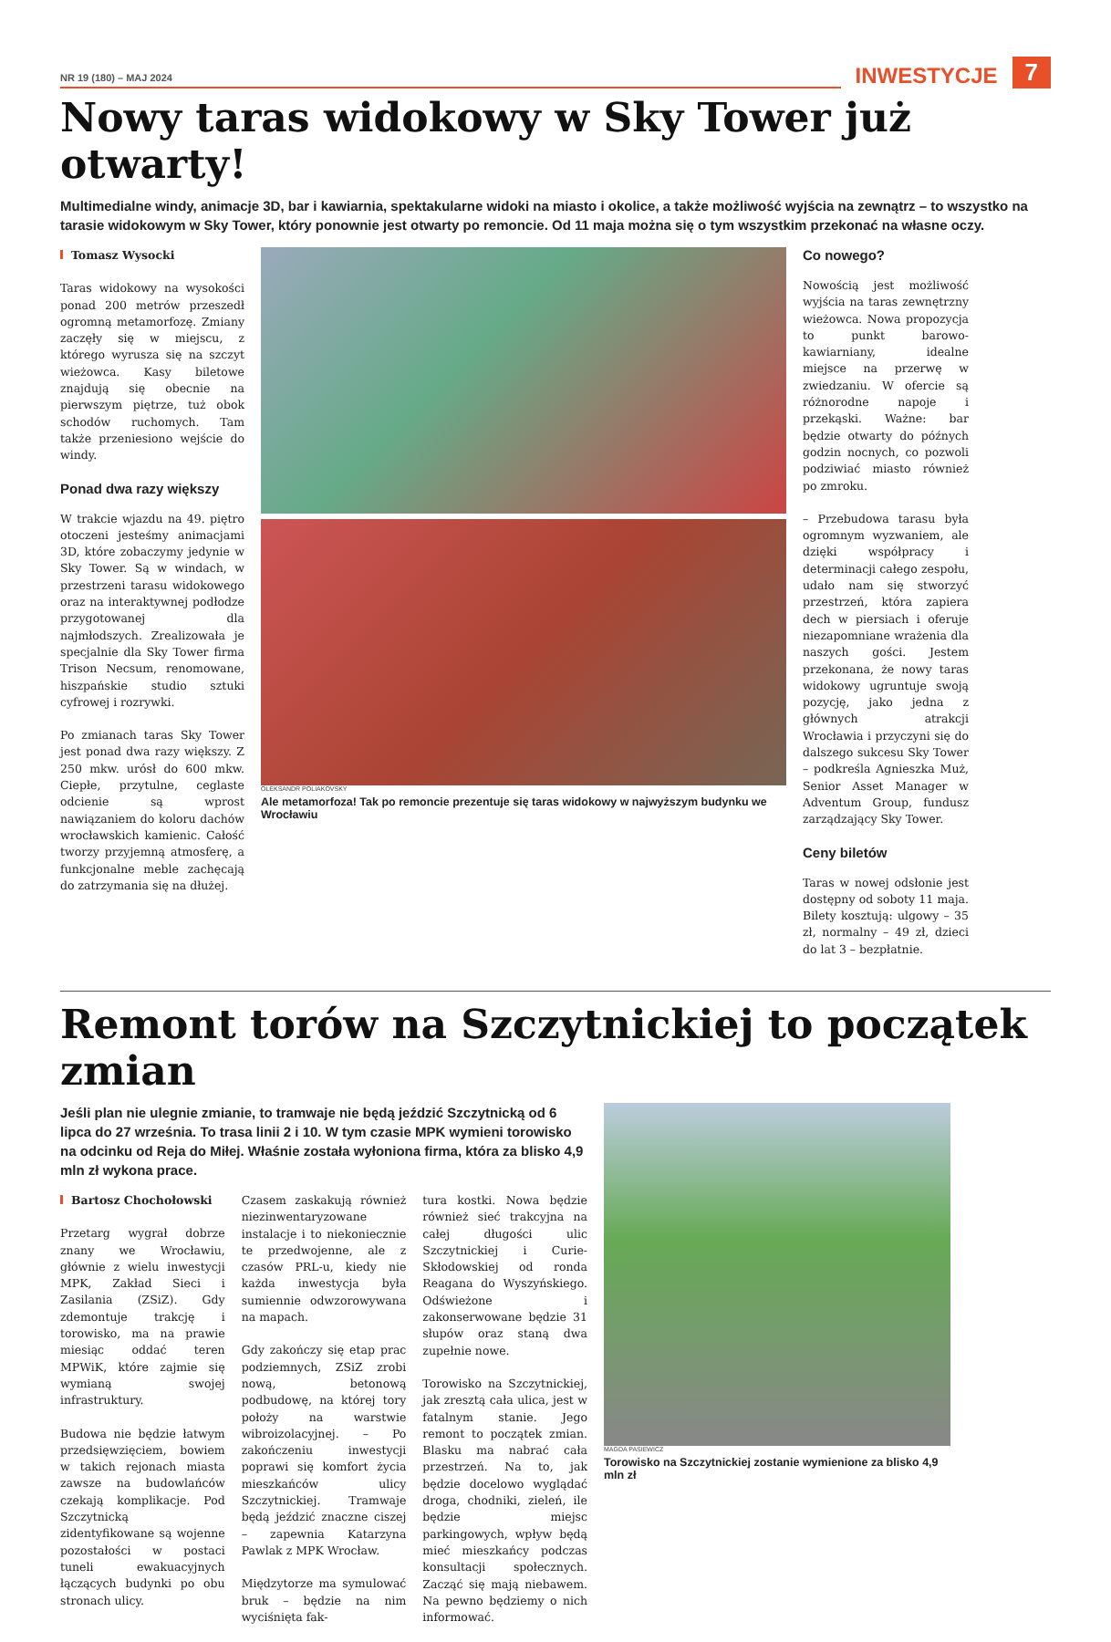NR 19 (180) – MAJ 2024
INWESTYCJE
7
Nowy taras widokowy w Sky Tower już otwarty!
Multimedialne windy, animacje 3D, bar i kawiarnia, spektakularne widoki na miasto i okolice, a także możliwość wyjścia na zewnątrz – to wszystko na tarasie widokowym w Sky Tower, który ponownie jest otwarty po remoncie. Od 11 maja można się o tym wszystkim przekonać na własne oczy.
Tomasz Wysocki
Taras widokowy na wysokości ponad 200 metrów przeszedł ogromną metamorfozę. Zmiany zaczęły się w miejscu, z którego wyrusza się na szczyt wieżowca. Kasy biletowe znajdują się obecnie na pierwszym piętrze, tuż obok schodów ruchomych. Tam także przeniesiono wejście do windy.
Ponad dwa razy większy
W trakcie wjazdu na 49. piętro otoczeni jesteśmy animacjami 3D, które zobaczymy jedynie w Sky Tower. Są w windach, w przestrzeni tarasu widokowego oraz na interaktywnej podłodze przygotowanej dla najmłodszych. Zrealizowała je specjalnie dla Sky Tower firma Trison Necsum, renomowane, hiszpańskie studio sztuki cyfrowej i rozrywki.
Po zmianach taras Sky Tower jest ponad dwa razy większy. Z 250 mkw. urósł do 600 mkw. Ciepłe, przytulne, ceglaste odcienie są wprost nawiązaniem do koloru dachów wrocławskich kamienic. Całość tworzy przyjemną atmosferę, a funkcjonalne meble zachęcają do zatrzymania się na dłużej.
OLEKSANDR POLIAKOVSKY
Ale metamorfoza! Tak po remoncie prezentuje się taras widokowy w najwyższym budynku we Wrocławiu
Co nowego?
Nowością jest możliwość wyjścia na taras zewnętrzny wieżowca. Nowa propozycja to punkt barowo-kawiarniany, idealne miejsce na przerwę w zwiedzaniu. W ofercie są różnorodne napoje i przekąski. Ważne: bar będzie otwarty do późnych godzin nocnych, co pozwoli podziwiać miasto również po zmroku.
– Przebudowa tarasu była ogromnym wyzwaniem, ale dzięki współpracy i determinacji całego zespołu, udało nam się stworzyć przestrzeń, która zapiera dech w piersiach i oferuje niezapomniane wrażenia dla naszych gości. Jestem przekonana, że nowy taras widokowy ugruntuje swoją pozycję, jako jedna z głównych atrakcji Wrocławia i przyczyni się do dalszego sukcesu Sky Tower – podkreśla Agnieszka Muż, Senior Asset Manager w Adventum Group, fundusz zarządzający Sky Tower.
Ceny biletów
Taras w nowej odsłonie jest dostępny od soboty 11 maja. Bilety kosztują: ulgowy – 35 zł, normalny – 49 zł, dzieci do lat 3 – bezpłatnie.
Remont torów na Szczytnickiej to początek zmian
Jeśli plan nie ulegnie zmianie, to tramwaje nie będą jeździć Szczytnicką od 6 lipca do 27 września. To trasa linii 2 i 10. W tym czasie MPK wymieni torowisko na odcinku od Reja do Miłej. Właśnie została wyłoniona firma, która za blisko 4,9 mln zł wykona prace.
Bartosz Chochołowski
Przetarg wygrał dobrze znany we Wrocławiu, głównie z wielu inwestycji MPK, Zakład Sieci i Zasilania (ZSiZ). Gdy zdemontuje trakcję i torowisko, ma na prawie miesiąc oddać teren MPWiK, które zajmie się wymianą swojej infrastruktury.
Budowa nie będzie łatwym przedsięwzięciem, bowiem w takich rejonach miasta zawsze na budowlańców czekają komplikacje. Pod Szczytnicką zidentyfikowane są wojenne pozostałości w postaci tuneli ewakuacyjnych łączących budynki po obu stronach ulicy.
Czasem zaskakują również niezinwentaryzowane instalacje i to niekoniecznie te przedwojenne, ale z czasów PRL-u, kiedy nie każda inwestycja była sumiennie odwzorowywana na mapach.
Gdy zakończy się etap prac podziemnych, ZSiZ zrobi nową, betonową podbudowę, na której tory położy na warstwie wibroizolacyjnej. – Po zakończeniu inwestycji poprawi się komfort życia mieszkańców ulicy Szczytnickiej. Tramwaje będą jeździć znaczne ciszej – zapewnia Katarzyna Pawlak z MPK Wrocław.
Międzytorze ma symulować bruk – będzie na nim wyciśnięta fak-
tura kostki. Nowa będzie również sieć trakcyjna na całej długości ulic Szczytnickiej i Curie-Skłodowskiej od ronda Reagana do Wyszyńskiego. Odświeżone i zakonserwowane będzie 31 słupów oraz staną dwa zupełnie nowe.
Torowisko na Szczytnickiej, jak zresztą cała ulica, jest w fatalnym stanie. Jego remont to początek zmian. Blasku ma nabrać cała przestrzeń. Na to, jak będzie docelowo wyglądać droga, chodniki, zieleń, ile będzie miejsc parkingowych, wpływ będą mieć mieszkańcy podczas konsultacji społecznych. Zacząć się mają niebawem. Na pewno będziemy o nich informować.
MAGDA PASIEWICZ
Torowisko na Szczytnickiej zostanie wymienione za blisko 4,9 mln zł